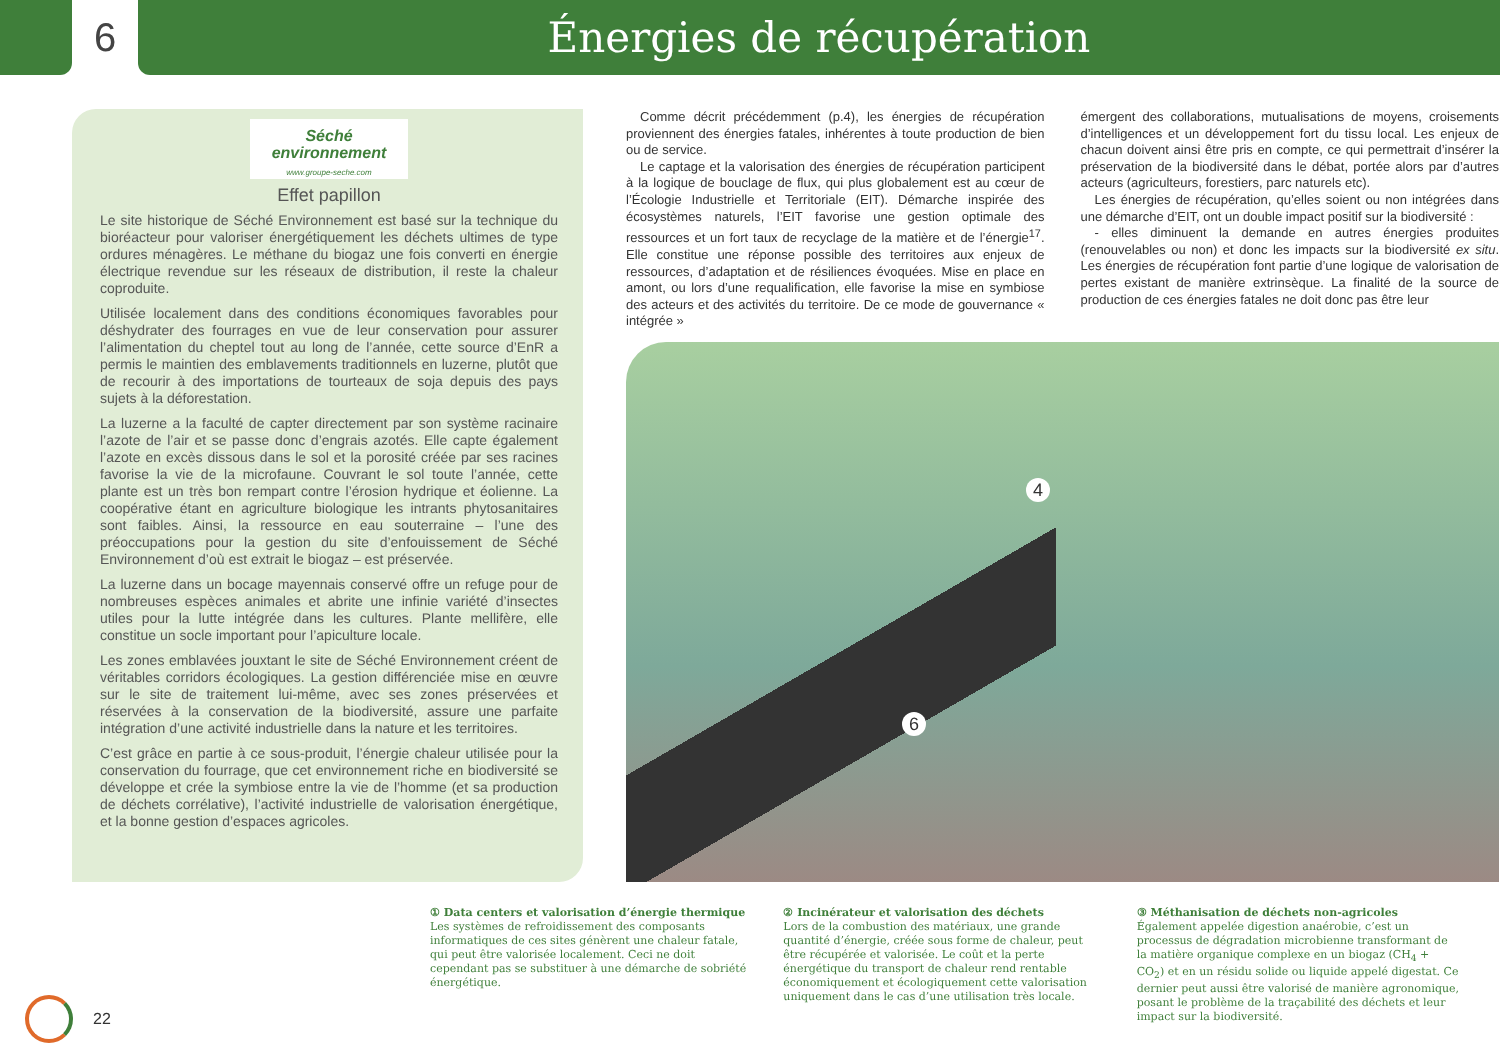6 Énergies de récupération
Séché environnement
www.groupe-seche.com
Effet papillon
Le site historique de Séché Environnement est basé sur la technique du bioréacteur pour valoriser énergétiquement les déchets ultimes de type ordures ménagères. Le méthane du biogaz une fois converti en énergie électrique revendue sur les réseaux de distribution, il reste la chaleur coproduite.
Utilisée localement dans des conditions économiques favorables pour déshydrater des fourrages en vue de leur conservation pour assurer l’alimentation du cheptel tout au long de l’année, cette source d’EnR a permis le maintien des emblavements traditionnels en luzerne, plutôt que de recourir à des importations de tourteaux de soja depuis des pays sujets à la déforestation.
La luzerne a la faculté de capter directement par son système racinaire l’azote de l’air et se passe donc d’engrais azotés. Elle capte également l’azote en excès dissous dans le sol et la porosité créée par ses racines favorise la vie de la microfaune. Couvrant le sol toute l’année, cette plante est un très bon rempart contre l’érosion hydrique et éolienne. La coopérative étant en agriculture biologique les intrants phytosanitaires sont faibles. Ainsi, la ressource en eau souterraine – l’une des préoccupations pour la gestion du site d’enfouissement de Séché Environnement d’où est extrait le biogaz – est préservée.
La luzerne dans un bocage mayennais conservé offre un refuge pour de nombreuses espèces animales et abrite une infinie variété d’insectes utiles pour la lutte intégrée dans les cultures. Plante mellifère, elle constitue un socle important pour l’apiculture locale.
Les zones emblavées jouxtant le site de Séché Environnement créent de véritables corridors écologiques. La gestion différenciée mise en œuvre sur le site de traitement lui-même, avec ses zones préservées et réservées à la conservation de la biodiversité, assure une parfaite intégration d’une activité industrielle dans la nature et les territoires.
C’est grâce en partie à ce sous-produit, l’énergie chaleur utilisée pour la conservation du fourrage, que cet environnement riche en biodiversité se développe et crée la symbiose entre la vie de l’homme (et sa production de déchets corrélative), l’activité industrielle de valorisation énergétique, et la bonne gestion d’espaces agricoles.
Comme décrit précédemment (p.4), les énergies de récupération proviennent des énergies fatales, inhérentes à toute production de bien ou de service.
Le captage et la valorisation des énergies de récupération participent à la logique de bouclage de flux, qui plus globalement est au cœur de l’Écologie Industrielle et Territoriale (EIT). Démarche inspirée des écosystèmes naturels, l’EIT favorise une gestion optimale des ressources et un fort taux de recyclage de la matière et de l’énergie<sup>17</sup>. Elle constitue une réponse possible des territoires aux enjeux de ressources, d’adaptation et de résiliences évoquées. Mise en place en amont, ou lors d’une requalification, elle favorise la mise en symbiose des acteurs et des activités du territoire. De ce mode de gouvernance « intégrée »
émergent des collaborations, mutualisations de moyens, croisements d’intelligences et un développement fort du tissu local. Les enjeux de chacun doivent ainsi être pris en compte, ce qui permettrait d’insérer la préservation de la biodiversité dans le débat, portée alors par d’autres acteurs (agriculteurs, forestiers, parc naturels etc).
Les énergies de récupération, qu’elles soient ou non intégrées dans une démarche d’EIT, ont un double impact positif sur la biodiversité :
- elles diminuent la demande en autres énergies produites (renouvelables ou non) et donc les impacts sur la biodiversité ex situ. Les énergies de récupération font partie d’une logique de valorisation de pertes existant de manière extrinsèque. La finalité de la source de production de ces énergies fatales ne doit donc pas être leur
4
6
① Data centers et valorisation d’énergie thermique
Les systèmes de refroidissement des composants informatiques de ces sites génèrent une chaleur fatale, qui peut être valorisée localement. Ceci ne doit cependant pas se substituer à une démarche de sobriété énergétique.
② Incinérateur et valorisation des déchets
Lors de la combustion des matériaux, une grande quantité d’énergie, créée sous forme de chaleur, peut être récupérée et valorisée. Le coût et la perte énergétique du transport de chaleur rend rentable économiquement et écologiquement cette valorisation uniquement dans le cas d’une utilisation très locale.
③ Méthanisation de déchets non-agricoles
Également appelée digestion anaérobie, c’est un processus de dégradation microbienne transformant de la matière organique complexe en un biogaz (CH<sub>4</sub> + CO<sub>2</sub>) et en un résidu solide ou liquide appelé digestat. Ce dernier peut aussi être valorisé de manière agronomique, posant le problème de la traçabilité des déchets et leur impact sur la biodiversité.
22